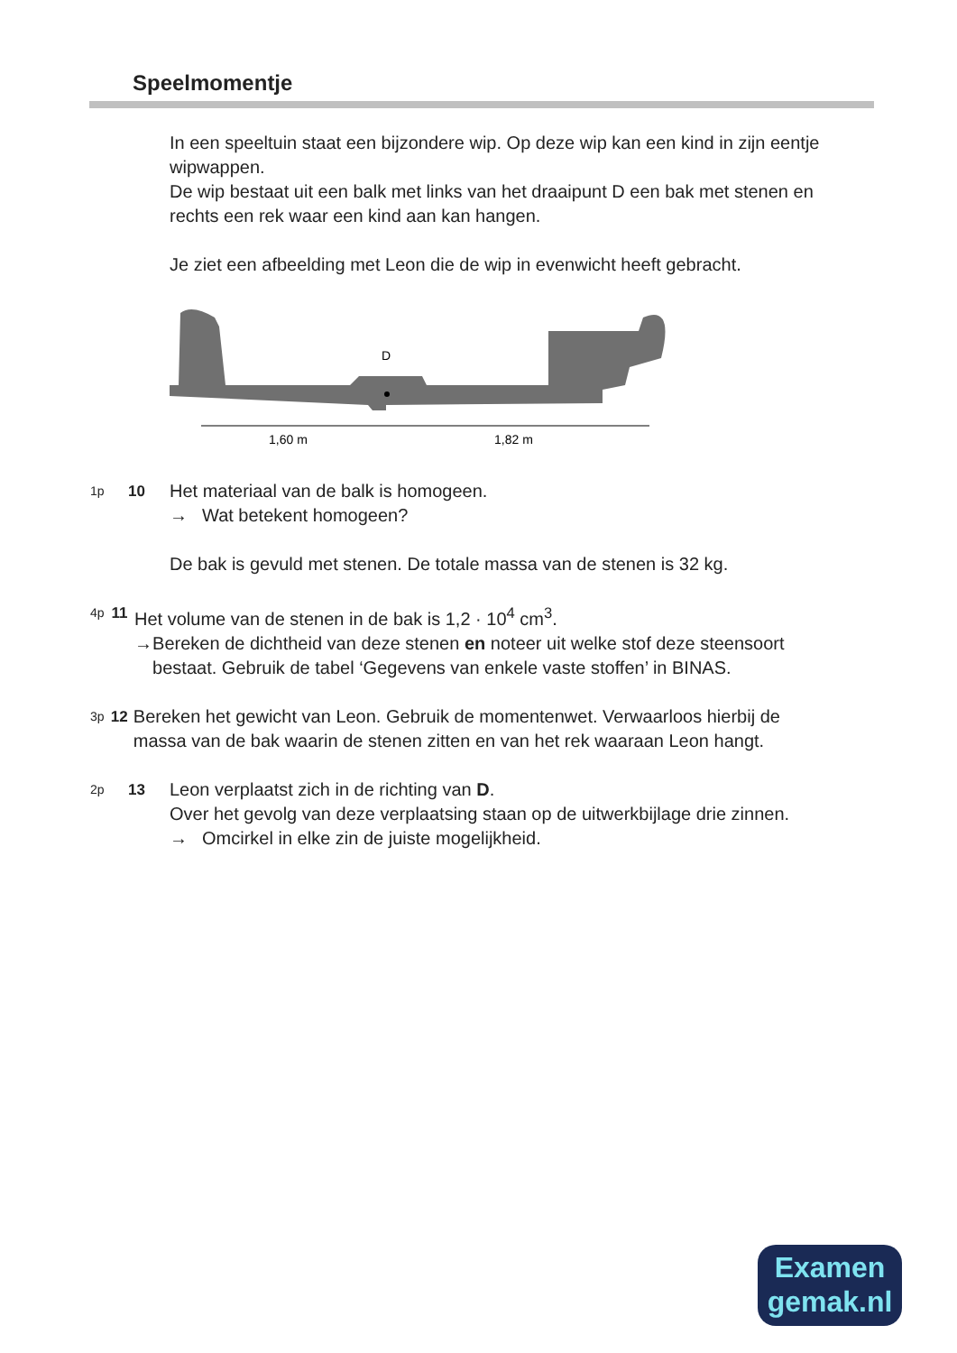Speelmomentje
In een speeltuin staat een bijzondere wip. Op deze wip kan een kind in zijn eentje wipwappen.
De wip bestaat uit een balk met links van het draaipunt D een bak met stenen en rechts een rek waar een kind aan kan hangen.
Je ziet een afbeelding met Leon die de wip in evenwicht heeft gebracht.
D
1,60 m
1,82 m
1p
10
Het materiaal van de balk is homogeen.
→ Wat betekent homogeen?
De bak is gevuld met stenen. De totale massa van de stenen is 32 kg.
4p
11
Het volume van de stenen in de bak is 1,2 · 10<sup>4</sup> cm<sup>3</sup>.
→ Bereken de dichtheid van deze stenen en noteer uit welke stof deze steensoort bestaat. Gebruik de tabel ‘Gegevens van enkele vaste stoffen’ in BINAS.
3p
12
Bereken het gewicht van Leon. Gebruik de momentenwet. Verwaarloos hierbij de massa van de bak waarin de stenen zitten en van het rek waaraan Leon hangt.
2p
13
Leon verplaatst zich in de richting van D.
Over het gevolg van deze verplaatsing staan op de uitwerkbijlage drie zinnen.
→ Omcirkel in elke zin de juiste mogelijkheid.
Examen
gemak.nl